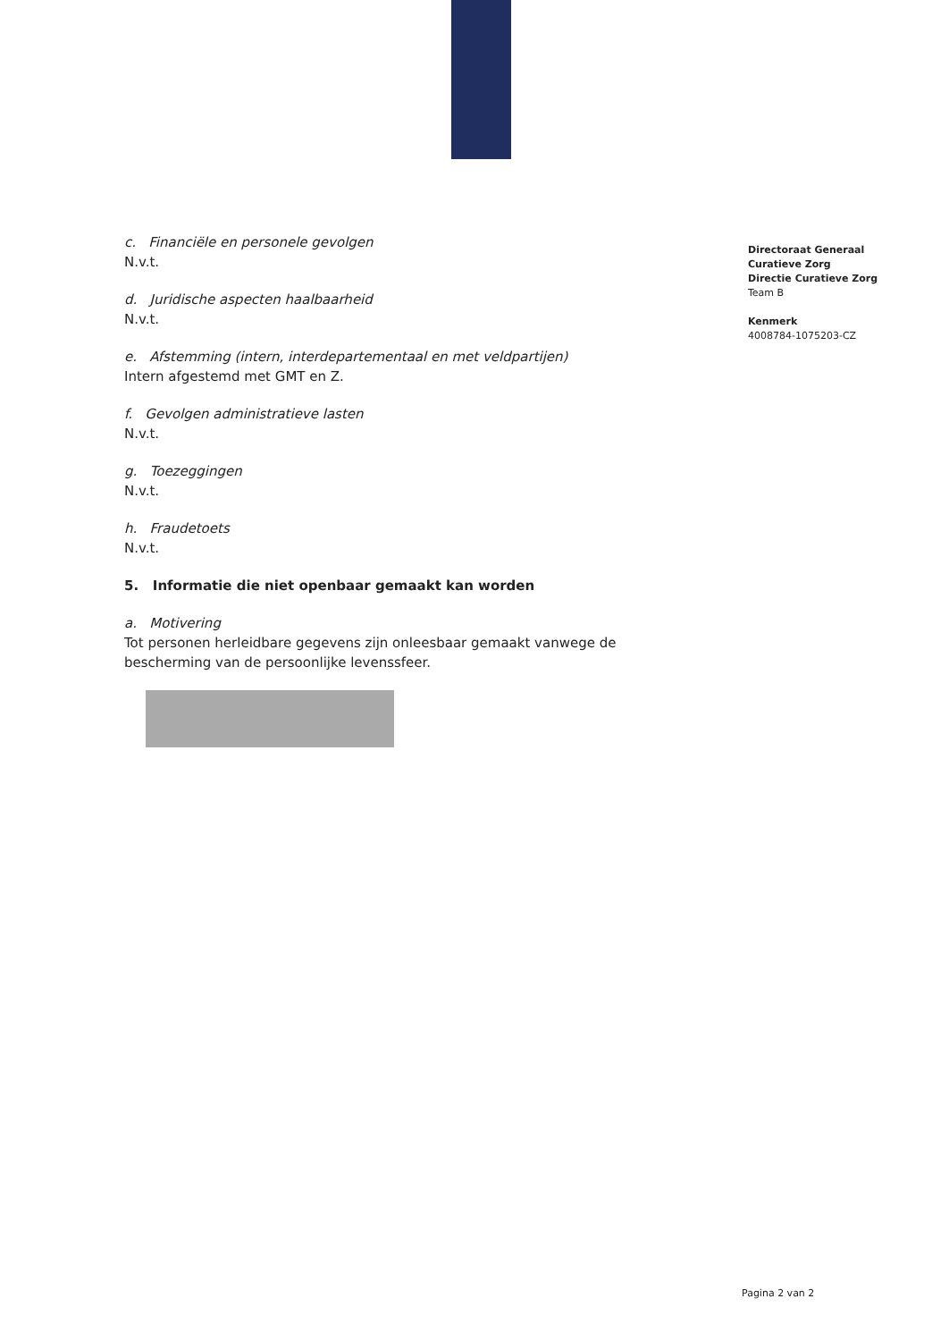c. Financiële en personele gevolgen
N.v.t.
d. Juridische aspecten haalbaarheid
N.v.t.
e. Afstemming (intern, interdepartementaal en met veldpartijen)
Intern afgestemd met GMT en Z.
f. Gevolgen administratieve lasten
N.v.t.
g. Toezeggingen
N.v.t.
h. Fraudetoets
N.v.t.
5. Informatie die niet openbaar gemaakt kan worden
a. Motivering
Tot personen herleidbare gegevens zijn onleesbaar gemaakt vanwege de bescherming van de persoonlijke levenssfeer.
Directoraat Generaal
Curatieve Zorg
Directie Curatieve Zorg
Team B
Kenmerk
4008784-1075203-CZ
Pagina 2 van 2